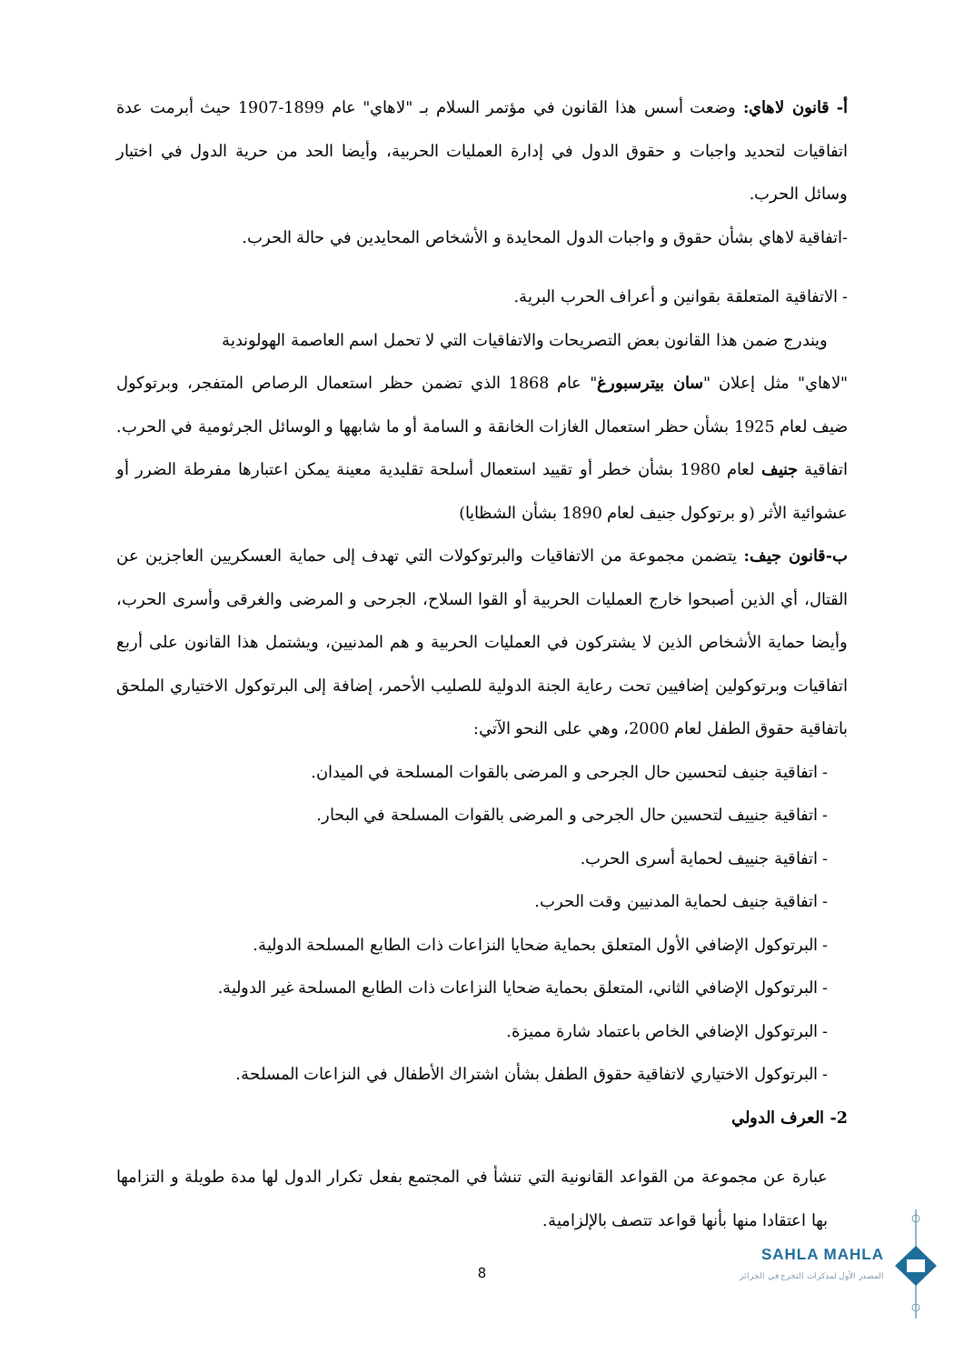أ- قانون لاهاي: وضعت أسس هذا القانون في مؤتمر السلام بـ "لاهاي" عام 1899-1907 حيث أبرمت عدة اتفاقيات لتحديد واجبات و حقوق الدول في إدارة العمليات الحربية، وأيضا الحد من حرية الدول في اختيار وسائل الحرب.
-اتفاقية لاهاي بشأن حقوق و واجبات الدول المحايدة و الأشخاص المحايدين في حالة الحرب.
- الاتفاقية المتعلقة بقوانين و أعراف الحرب البرية.
ويندرج ضمن هذا القانون بعض التصريحات والاتفاقيات التي لا تحمل اسم العاصمة الهولوندية
"لاهاي" مثل إعلان "سان بيترسبورغ" عام 1868 الذي تضمن حظر استعمال الرصاص المتفجر، وبرتوكول ضيف لعام 1925 بشأن حظر استعمال الغازات الخانقة و السامة أو ما شابهها و الوسائل الجرثومية في الحرب. اتفاقية جنيف لعام 1980 بشأن خطر أو تقييد استعمال أسلحة تقليدية معينة يمكن اعتبارها مفرطة الضرر أو عشوائية الأثر (و برتوكول جنيف لعام 1890 بشأن الشظايا)
ب-قانون جيف: يتضمن مجموعة من الاتفاقيات والبرتوكولات التي تهدف إلى حماية العسكريين العاجزين عن القتال، أي الذين أصبحوا خارج العمليات الحربية أو القوا السلاح، الجرحى و المرضى والغرقى وأسرى الحرب، وأيضا حماية الأشخاص الذين لا يشتركون في العمليات الحربية و هم المدنيين، ويشتمل هذا القانون على أربع اتفاقيات وبرتوكولين إضافيين تحت رعاية الجنة الدولية للصليب الأحمر، إضافة إلى البرتوكول الاختياري الملحق باتفاقية حقوق الطفل لعام 2000، وهي على النحو الآتي:
- اتفاقية جنيف لتحسين حال الجرحى و المرضى بالقوات المسلحة في الميدان.
- اتفاقية جنييف لتحسين حال الجرحى و المرضى بالقوات المسلحة في البحار.
- اتفاقية جنييف لحماية أسرى الحرب.
- اتفاقية جنيف لحماية المدنيين وقت الحرب.
- البرتوكول الإضافي الأول المتعلق بحماية ضحايا النزاعات ذات الطابع المسلحة الدولية.
- البرتوكول الإضافي الثاني، المتعلق بحماية ضحايا النزاعات ذات الطابع المسلحة غير الدولية.
- البرتوكول الإضافي الخاص باعتماد شارة مميزة.
- البرتوكول الاختياري لاتفاقية حقوق الطفل بشأن اشتراك الأطفال في النزاعات المسلحة.
2- العرف الدولي
عبارة عن مجموعة من القواعد القانونية التي تنشأ في المجتمع بفعل تكرار الدول لها مدة طويلة و التزامها بها اعتقادا منها بأنها قواعد تتصف بالإلزامية.
8
SAHLA MAHLA
المصدر الأول لمذكرات التخرج في الجزائر